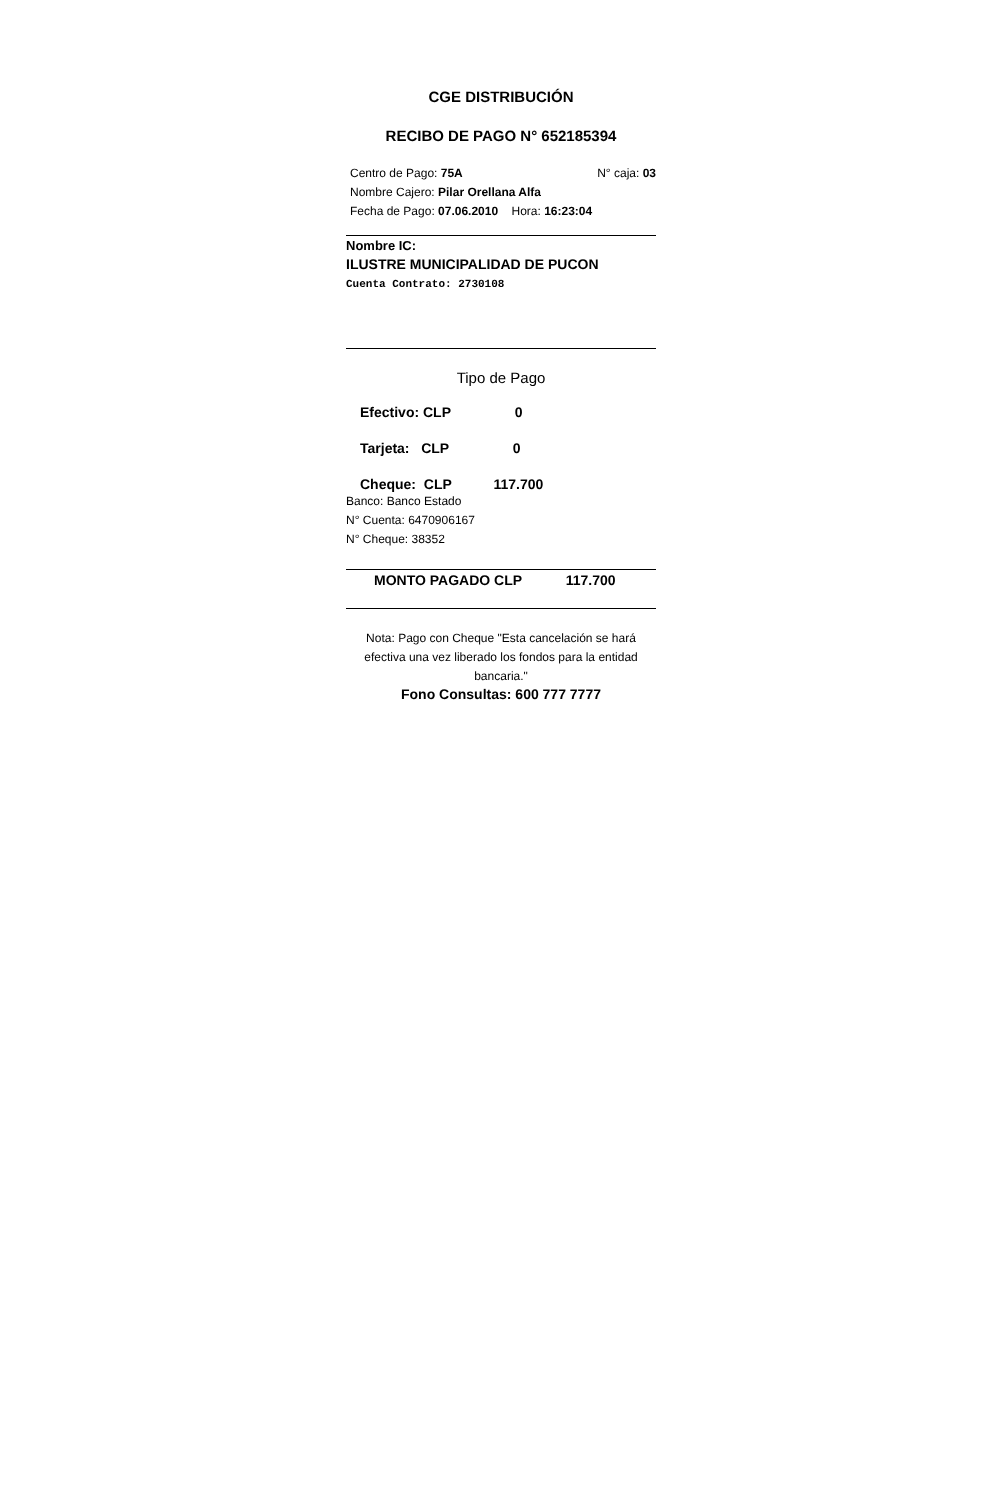CGE DISTRIBUCIÓN
RECIBO DE PAGO N° 652185394
Centro de Pago: 75A N° caja: 03
Nombre Cajero: Pilar Orellana Alfa
Fecha de Pago: 07.06.2010 Hora: 16:23:04
Nombre IC:
ILUSTRE MUNICIPALIDAD DE PUCON
Cuenta Contrato: 2730108
Tipo de Pago
Efectivo: CLP 0
Tarjeta: CLP 0
Cheque: CLP 117.700
Banco: Banco Estado
N° Cuenta: 6470906167
N° Cheque: 38352
MONTO PAGADO CLP 117.700
Nota: Pago con Cheque "Esta cancelación se hará efectiva una vez liberado los fondos para la entidad bancaria."
Fono Consultas: 600 777 7777